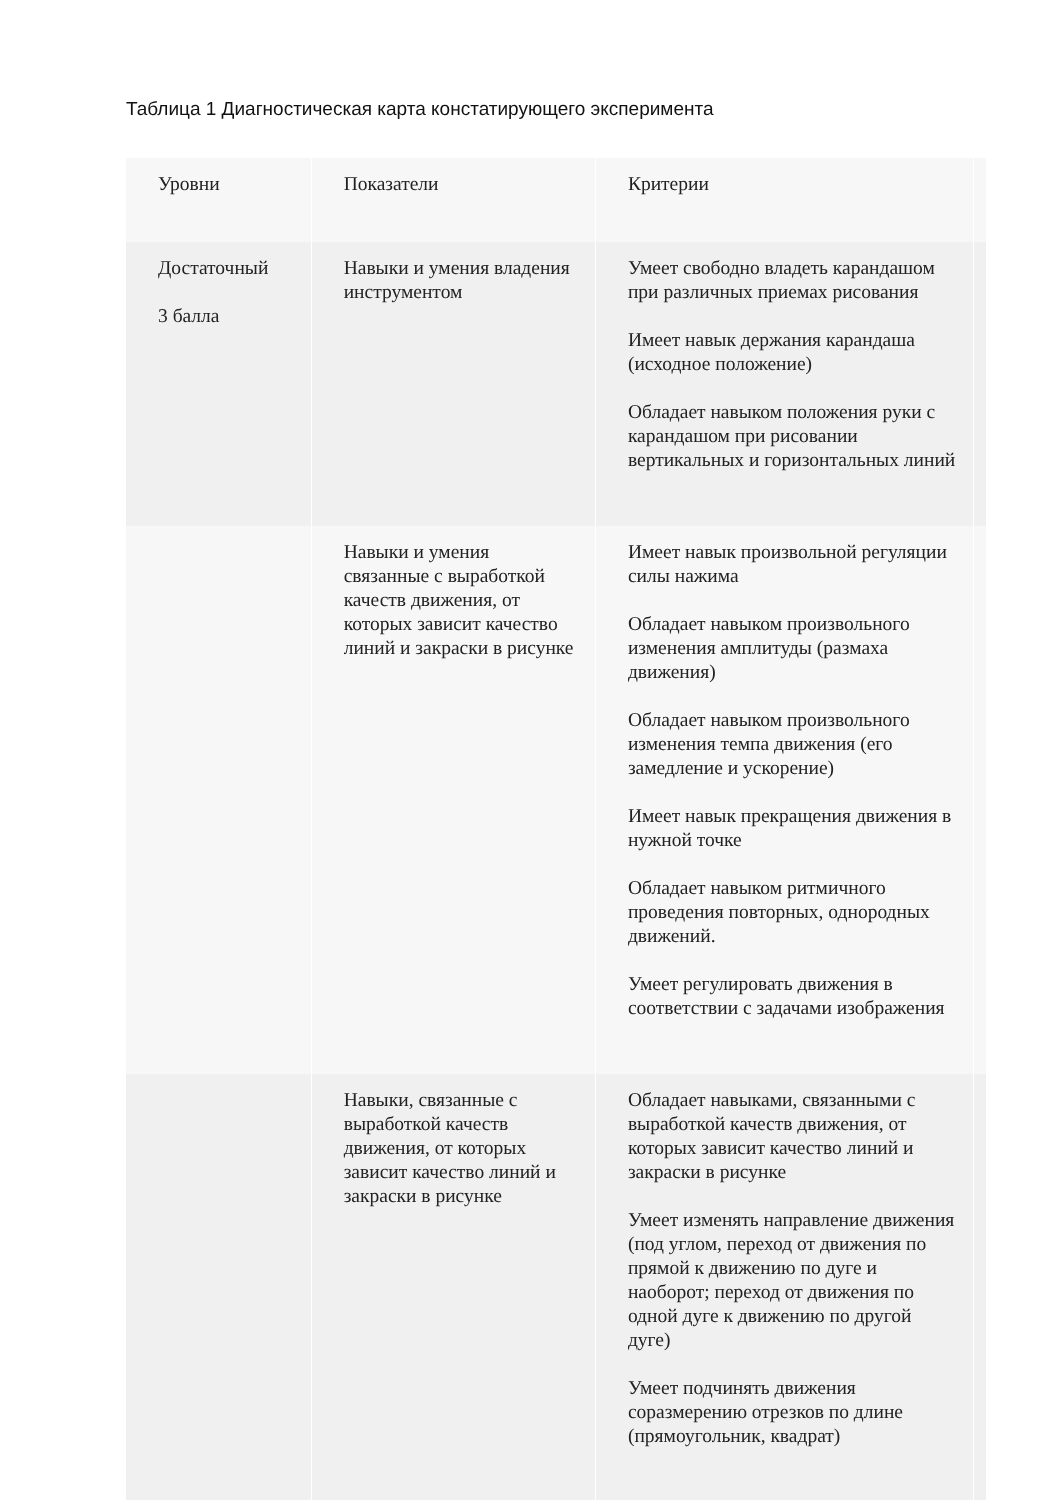Таблица 1 Диагностическая карта констатирующего эксперимента
| Уровни | Показатели | Критерии | |
| --- | --- | --- | --- |
| Достаточный 3 балла | Навыки и умения владения инструментом | Умеет свободно владеть карандашом при различных приемах рисования Имеет навык держания карандаша (исходное положение) Обладает навыком положения руки с карандашом при рисовании вертикальных и горизонтальных линий | |
| | Навыки и умения связанные с выработкой качеств движения, от которых зависит качество линий и закраски в рисунке | Имеет навык произвольной регуляции силы нажима Обладает навыком произвольного изменения амплитуды (размаха движения) Обладает навыком произвольного изменения темпа движения (его замедление и ускорение) Имеет навык прекращения движения в нужной точке Обладает навыком ритмичного проведения повторных, однородных движений. Умеет регулировать движения в соответствии с задачами изображения | |
| | Навыки, связанные с выработкой качеств движения, от которых зависит качество линий и закраски в рисунке | Обладает навыками, связанными с выработкой качеств движения, от которых зависит качество линий и закраски в рисунке Умеет изменять направление движения (под углом, переход от движения по прямой к движению по дуге и наоборот; переход от движения по одной дуге к движению по другой дуге) Умеет подчинять движения соразмерению отрезков по длине (прямоугольник, квадрат) | |